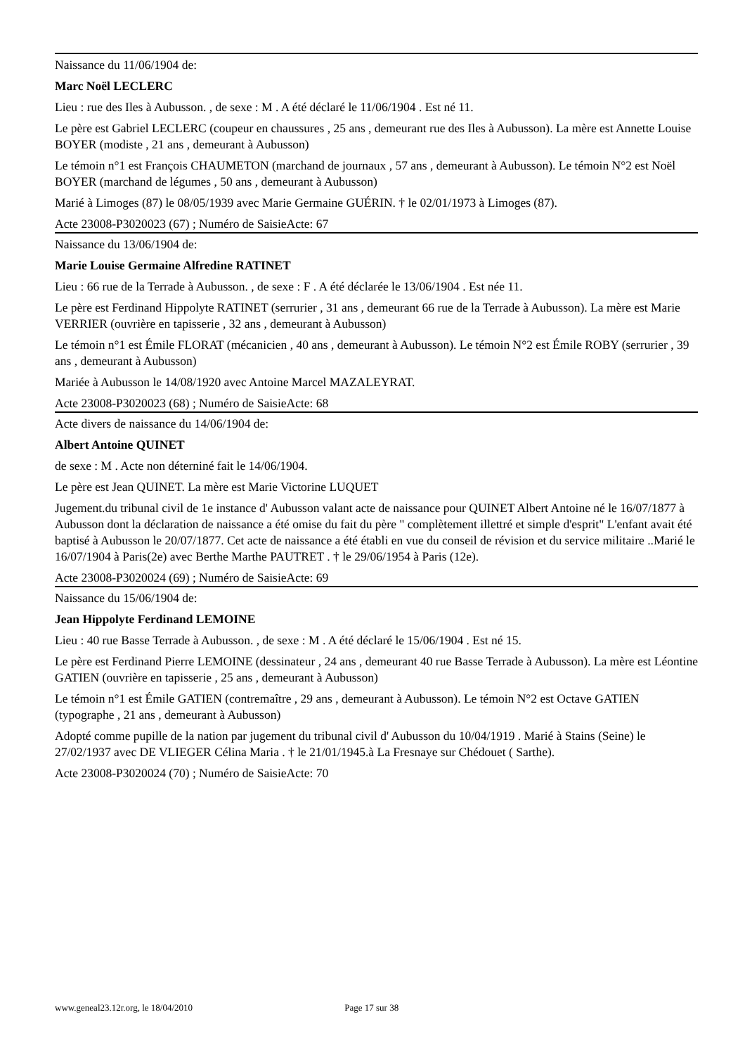Naissance du 11/06/1904 de:
Marc Noël LECLERC
Lieu : rue des Iles à Aubusson. , de sexe : M . A été déclaré le 11/06/1904 . Est né 11.
Le père est Gabriel LECLERC (coupeur en chaussures , 25 ans , demeurant rue des Iles à Aubusson). La mère est Annette Louise BOYER (modiste , 21 ans , demeurant à Aubusson)
Le témoin n°1 est François CHAUMETON (marchand de journaux , 57 ans , demeurant à Aubusson). Le témoin N°2 est Noël BOYER (marchand de légumes , 50 ans , demeurant à Aubusson)
Marié à Limoges (87) le 08/05/1939 avec Marie Germaine GUÉRIN. † le 02/01/1973 à Limoges (87).
Acte 23008-P3020023 (67) ; Numéro de SaisieActe: 67
Naissance du 13/06/1904 de:
Marie Louise Germaine Alfredine RATINET
Lieu : 66 rue de la Terrade à Aubusson. , de sexe : F . A été déclarée le 13/06/1904 . Est née 11.
Le père est Ferdinand Hippolyte RATINET (serrurier , 31 ans , demeurant 66 rue de la Terrade à Aubusson). La mère est Marie VERRIER (ouvrière en tapisserie , 32 ans , demeurant à Aubusson)
Le témoin n°1 est Émile FLORAT (mécanicien , 40 ans , demeurant à Aubusson). Le témoin N°2 est Émile ROBY (serrurier , 39 ans , demeurant à Aubusson)
Mariée à Aubusson le 14/08/1920 avec Antoine Marcel MAZALEYRAT.
Acte 23008-P3020023 (68) ; Numéro de SaisieActe: 68
Acte divers de naissance du 14/06/1904 de:
Albert Antoine QUINET
de sexe : M . Acte non déterniné fait le 14/06/1904.
Le père est Jean QUINET. La mère est Marie Victorine LUQUET
Jugement.du tribunal civil de 1e instance d' Aubusson valant acte de naissance pour QUINET Albert Antoine né le 16/07/1877 à Aubusson dont la déclaration de naissance a été omise du fait du père " complètement illettré et simple d'esprit" L'enfant avait été baptisé à Aubusson le 20/07/1877. Cet acte de naissance a été établi en vue du conseil de révision et du service militaire ..Marié le 16/07/1904 à Paris(2e) avec Berthe Marthe PAUTRET . † le 29/06/1954 à Paris (12e).
Acte 23008-P3020024 (69) ; Numéro de SaisieActe: 69
Naissance du 15/06/1904 de:
Jean Hippolyte Ferdinand LEMOINE
Lieu : 40 rue Basse Terrade à Aubusson. , de sexe : M . A été déclaré le 15/06/1904 . Est né 15.
Le père est Ferdinand Pierre LEMOINE (dessinateur , 24 ans , demeurant 40 rue Basse Terrade à Aubusson). La mère est Léontine GATIEN (ouvrière en tapisserie , 25 ans , demeurant à Aubusson)
Le témoin n°1 est Émile GATIEN (contremaître , 29 ans , demeurant à Aubusson). Le témoin N°2 est Octave GATIEN (typographe , 21 ans , demeurant à Aubusson)
Adopté comme pupille de la nation par jugement du tribunal civil d' Aubusson du 10/04/1919 . Marié à Stains (Seine) le 27/02/1937 avec DE VLIEGER Célina Maria . † le 21/01/1945.à La Fresnaye sur Chédouet ( Sarthe).
Acte 23008-P3020024 (70) ; Numéro de SaisieActe: 70
www.geneal23.12r.org, le 18/04/2010 Page 17 sur 38